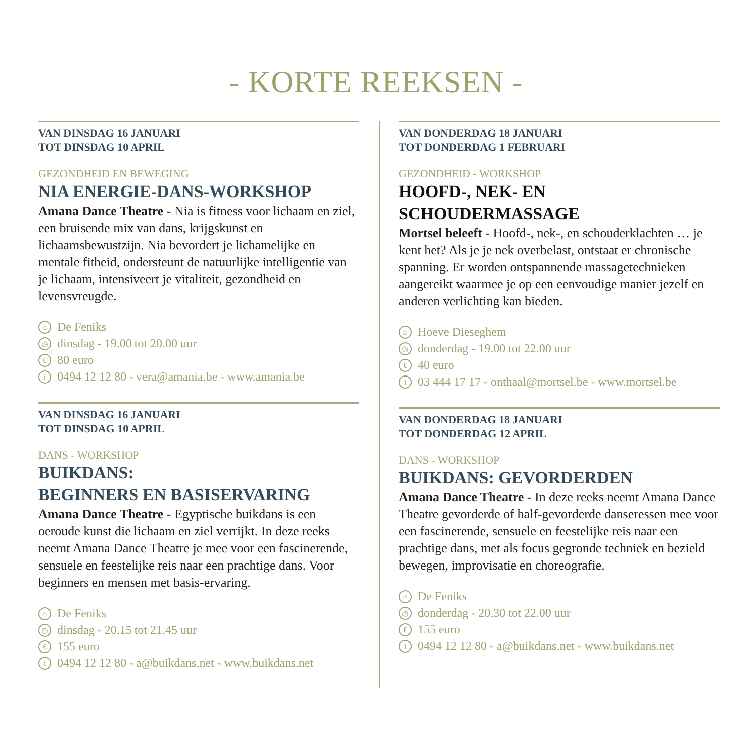- KORTE REEKSEN -
VAN DINSDAG 16 JANUARI
TOT DINSDAG 10 APRIL
GEZONDHEID EN BEWEGING
NIA ENERGIE-DANS-WORKSHOP
Amana Dance Theatre - Nia is fitness voor lichaam en ziel, een bruisende mix van dans, krijgskunst en lichaamsbewustzijn. Nia bevordert je lichamelijke en mentale fitheid, ondersteunt de natuurlijke intelligentie van je lichaam, intensiveert je vitaliteit, gezondheid en levensvreugde.
⌂ De Feniks
◷ dinsdag - 19.00 tot 20.00 uur
€ 80 euro
i 0494 12 12 80 - vera@amania.be - www.amania.be
VAN DINSDAG 16 JANUARI
TOT DINSDAG 10 APRIL
DANS - WORKSHOP
BUIKDANS:
BEGINNERS EN BASISERVARING
Amana Dance Theatre - Egyptische buikdans is een oeroude kunst die lichaam en ziel verrijkt. In deze reeks neemt Amana Dance Theatre je mee voor een fascinerende, sensuele en feestelijke reis naar een prachtige dans. Voor beginners en mensen met basis-ervaring.
⌂ De Feniks
◷ dinsdag - 20.15 tot 21.45 uur
€ 155 euro
i 0494 12 12 80 - a@buikdans.net - www.buikdans.net
VAN DONDERDAG 18 JANUARI
TOT DONDERDAG 1 FEBRUARI
GEZONDHEID - WORKSHOP
HOOFD-, NEK- EN
SCHOUDERMASSAGE
Mortsel beleeft - Hoofd-, nek-, en schouderklachten … je kent het? Als je je nek overbelast, ontstaat er chronische spanning. Er worden ontspannende massagetechnieken aangereikt waarmee je op een eenvoudige manier jezelf en anderen verlichting kan bieden.
⌂ Hoeve Dieseghem
◷ donderdag - 19.00 tot 22.00 uur
€ 40 euro
i 03 444 17 17 - onthaal@mortsel.be - www.mortsel.be
VAN DONDERDAG 18 JANUARI
TOT DONDERDAG 12 APRIL
DANS - WORKSHOP
BUIKDANS: GEVORDERDEN
Amana Dance Theatre - In deze reeks neemt Amana Dance Theatre gevorderde of half-gevorderde danseressen mee voor een fascinerende, sensuele en feestelijke reis naar een prachtige dans, met als focus gegronde techniek en bezield bewegen, improvisatie en choreografie.
⌂ De Feniks
◷ donderdag - 20.30 tot 22.00 uur
€ 155 euro
i 0494 12 12 80 - a@buikdans.net - www.buikdans.net